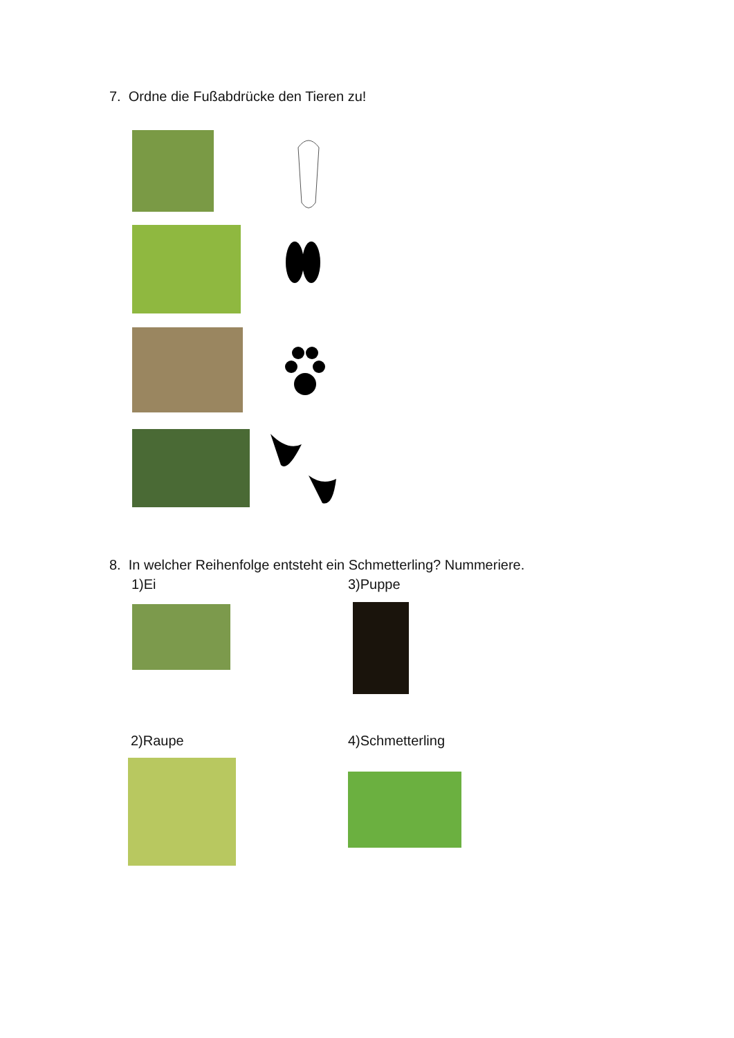7. Ordne die Fußabdrücke den Tieren zu!
8. In welcher Reihenfolge entsteht ein Schmetterling? Nummeriere.
1)Ei 3)Puppe
2)Raupe 4)Schmetterling